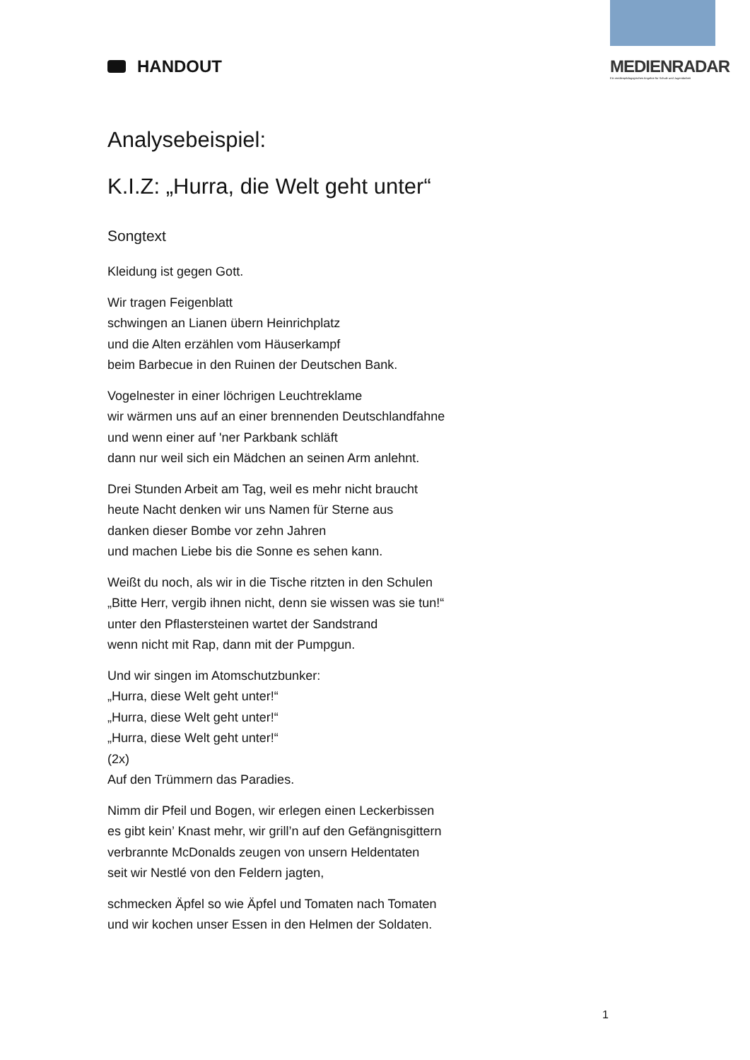HANDOUT MEDIENRADAR
Ein medienpädagogisches Angebot für Schule und Jugendarbeit
Analysebeispiel:
K.I.Z: „Hurra, die Welt geht unter“
Songtext
Kleidung ist gegen Gott.
Wir tragen Feigenblatt
schwingen an Lianen übern Heinrichplatz
und die Alten erzählen vom Häuserkampf
beim Barbecue in den Ruinen der Deutschen Bank.
Vogelnester in einer löchrigen Leuchtreklame
wir wärmen uns auf an einer brennenden Deutschlandfahne
und wenn einer auf 'ner Parkbank schläft
dann nur weil sich ein Mädchen an seinen Arm anlehnt.
Drei Stunden Arbeit am Tag, weil es mehr nicht braucht
heute Nacht denken wir uns Namen für Sterne aus
danken dieser Bombe vor zehn Jahren
und machen Liebe bis die Sonne es sehen kann.
Weißt du noch, als wir in die Tische ritzten in den Schulen
„Bitte Herr, vergib ihnen nicht, denn sie wissen was sie tun!“
unter den Pflastersteinen wartet der Sandstrand
wenn nicht mit Rap, dann mit der Pumpgun.
Und wir singen im Atomschutzbunker:
„Hurra, diese Welt geht unter!“
„Hurra, diese Welt geht unter!“
„Hurra, diese Welt geht unter!“
(2x)
Auf den Trümmern das Paradies.
Nimm dir Pfeil und Bogen, wir erlegen einen Leckerbissen
es gibt kein’ Knast mehr, wir grill’n auf den Gefängnisgittern
verbrannte McDonalds zeugen von unsern Heldentaten
seit wir Nestlé von den Feldern jagten,
schmecken Äpfel so wie Äpfel und Tomaten nach Tomaten
und wir kochen unser Essen in den Helmen der Soldaten.
1